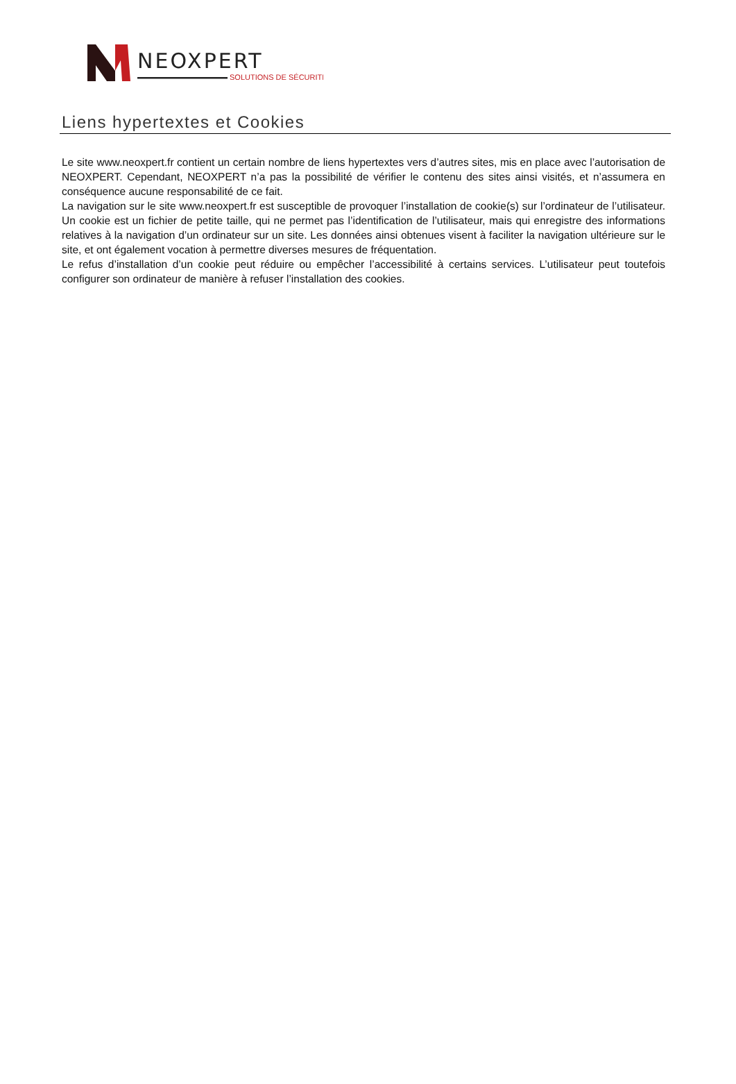NEOXPERT
SOLUTIONS DE SÉCURITÉ
Liens hypertextes et Cookies
Le site www.neoxpert.fr contient un certain nombre de liens hypertextes vers d’autres sites, mis en place avec l’autorisation de NEOXPERT. Cependant, NEOXPERT n’a pas la possibilité de vérifier le contenu des sites ainsi visités, et n’assumera en conséquence aucune responsabilité de ce fait.
La navigation sur le site www.neoxpert.fr est susceptible de provoquer l’installation de cookie(s) sur l’ordinateur de l’utilisateur. Un cookie est un fichier de petite taille, qui ne permet pas l’identification de l’utilisateur, mais qui enregistre des informations relatives à la navigation d’un ordinateur sur un site. Les données ainsi obtenues visent à faciliter la navigation ultérieure sur le site, et ont également vocation à permettre diverses mesures de fréquentation.
Le refus d’installation d’un cookie peut réduire ou empêcher l’accessibilité à certains services. L’utilisateur peut toutefois configurer son ordinateur de manière à refuser l’installation des cookies.